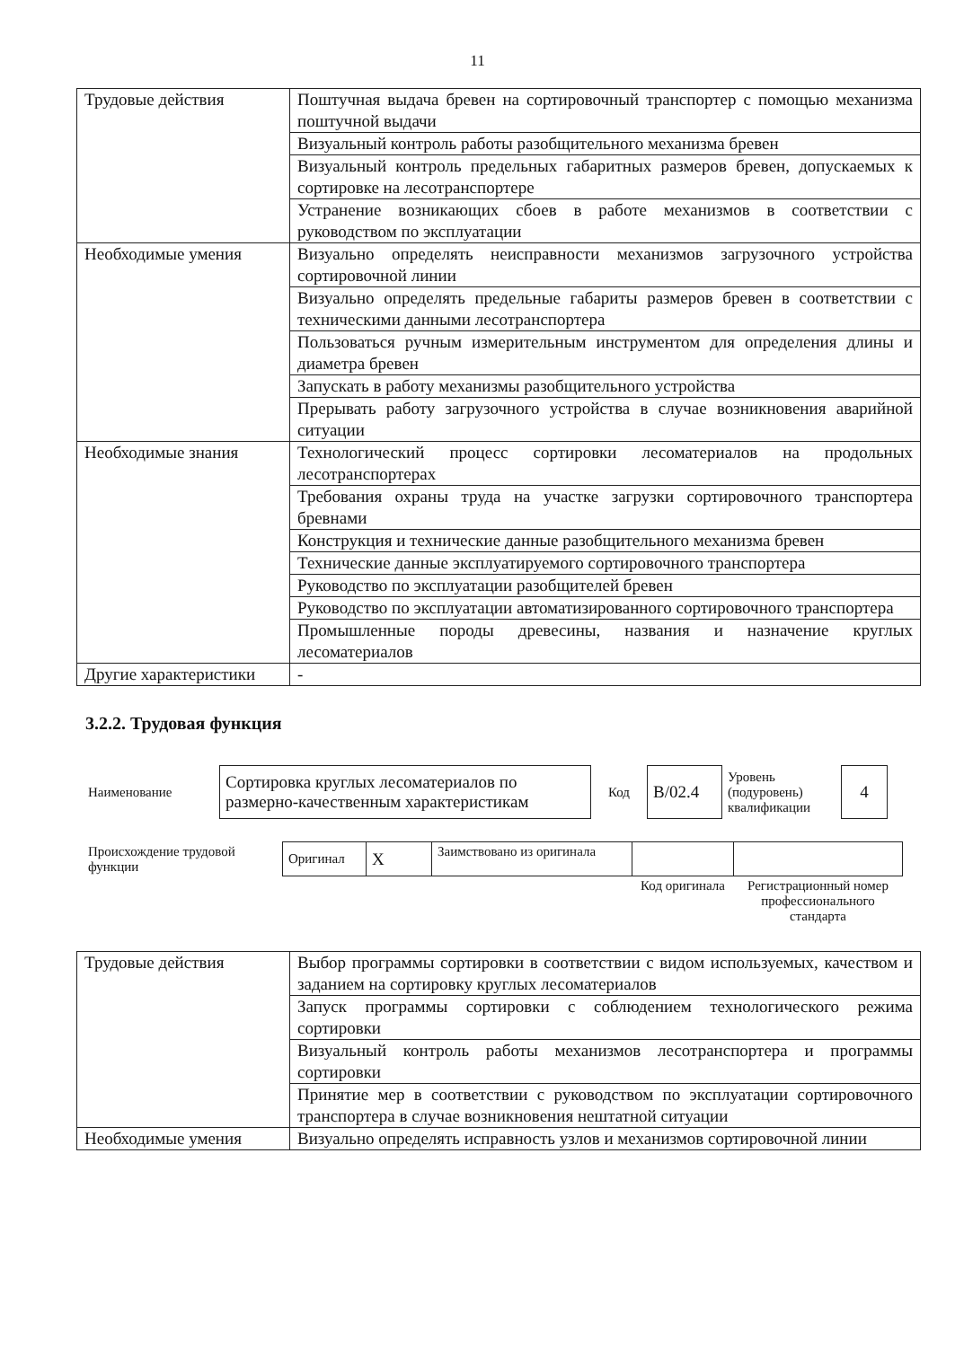11
| Трудовые действия | Поштучная выдача бревен на сортировочный транспортер с помощью механизма поштучной выдачи |
| | Визуальный контроль работы разобщительного механизма бревен |
| | Визуальный контроль предельных габаритных размеров бревен, допускаемых к сортировке на лесотранспортере |
| | Устранение возникающих сбоев в работе механизмов в соответствии с руководством по эксплуатации |
| Необходимые умения | Визуально определять неисправности механизмов загрузочного устройства сортировочной линии |
| | Визуально определять предельные габариты размеров бревен в соответствии с техническими данными лесотранспортера |
| | Пользоваться ручным измерительным инструментом для определения длины и диаметра бревен |
| | Запускать в работу механизмы разобщительного устройства |
| | Прерывать работу загрузочного устройства в случае возникновения аварийной ситуации |
| Необходимые знания | Технологический процесс сортировки лесоматериалов на продольных лесотранспортерах |
| | Требования охраны труда на участке загрузки сортировочного транспортера бревнами |
| | Конструкция и технические данные разобщительного механизма бревен |
| | Технические данные эксплуатируемого сортировочного транспортера |
| | Руководство по эксплуатации разобщителей бревен |
| | Руководство по эксплуатации автоматизированного сортировочного транспортера |
| | Промышленные породы древесины, названия и назначение круглых лесоматериалов |
| Другие характеристики | - |
3.2.2. Трудовая функция
| Наименование | Сортировка круглых лесоматериалов по размерно-качественным характеристикам | Код | B/02.4 | Уровень (подуровень) квалификации | 4 |
| Происхождение трудовой функции | Оригинал | X | Заимствовано из оригинала | | |
| | | | | Код оригинала | Регистрационный номер профессионального стандарта |
| Трудовые действия | Выбор программы сортировки в соответствии с видом используемых, качеством и заданием на сортировку круглых лесоматериалов |
| | Запуск программы сортировки с соблюдением технологического режима сортировки |
| | Визуальный контроль работы механизмов лесотранспортера и программы сортировки |
| | Принятие мер в соответствии с руководством по эксплуатации сортировочного транспортера в случае возникновения нештатной ситуации |
| Необходимые умения | Визуально определять исправность узлов и механизмов сортировочной линии |